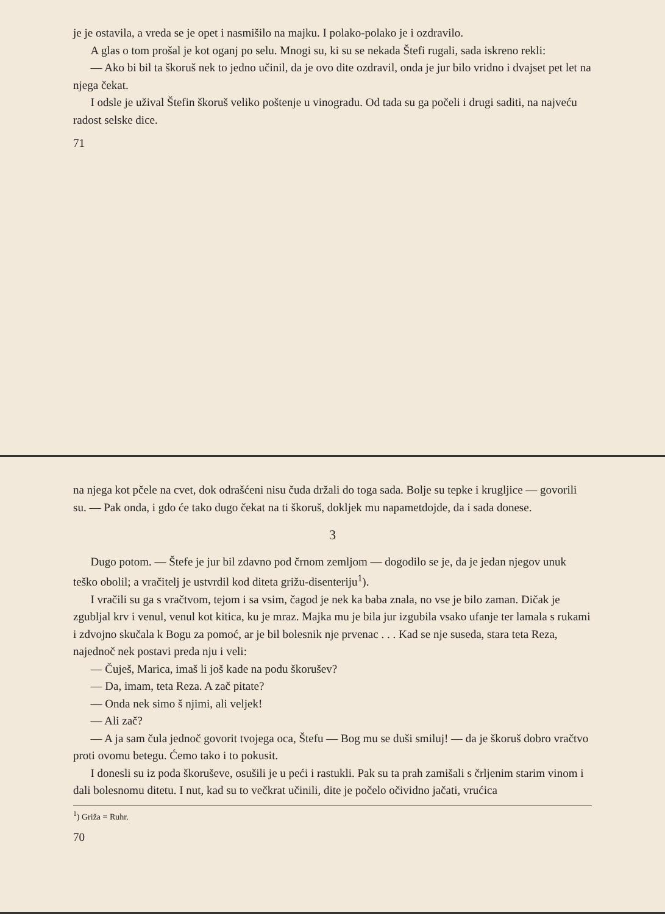je je ostavila, a vreda se je opet i nasmišilo na majku. I polako-polako je i ozdravilo.
A glas o tom prošal je kot oganj po selu. Mnogi su, ki su se nekada Štefi rugali, sada iskreno rekli:
— Ako bi bil ta škoruš nek to jedno učinil, da je ovo dite ozdravil, onda je jur bilo vridno i dvajset pet let na njega čekat.
I odsle je užival Štefin škoruš veliko poštenje u vinogradu. Od tada su ga počeli i drugi saditi, na najveću radost selske dice.
71
na njega kot pčele na cvet, dok odrašćeni nisu čuda držali do toga sada. Bolje su tepke i krugljice — govorili su. — Pak onda, i gdo će tako dugo čekat na ti škoruš, dokljek mu napametdojde, da i sada donese.
3
Dugo potom. — Štefe je jur bil zdavno pod črnom zemljom — dogodilo se je, da je jedan njegov unuk teško obolil; a vračitelj je ustvrdil kod diteta grižu-disenteriju<sup>1</sup>).
I vračili su ga s vračtvom, tejom i sa vsim, čagod je nek ka baba znala, no vse je bilo zaman. Dičak je zgubljal krv i venul, venul kot kitica, ku je mraz. Majka mu je bila jur izgubila vsako ufanje ter lamala s rukami i zdvojno skučala k Bogu za pomoć, ar je bil bolesnik nje prvenac . . . Kad se nje suseda, stara teta Reza, najednoč nek postavi preda nju i veli:
— Čuješ, Marica, imaš li još kade na podu škorušev?
— Da, imam, teta Reza. A zač pitate?
— Onda nek simo š njimi, ali veljek!
— Ali zač?
— A ja sam čula jednoč govorit tvojega oca, Štefu — Bog mu se duši smiluj! — da je škoruš dobro vračtvo proti ovomu betegu. Ćemo tako i to pokusit.
I donesli su iz poda škoruševe, osušili je u peći i rastukli. Pak su ta prah zamišali s črljenim starim vinom i dali bolesnomu ditetu. I nut, kad su to večkrat učinili, dite je počelo očividno jačati, vrućica
<sup>1</sup>) Griža = Ruhr.
70